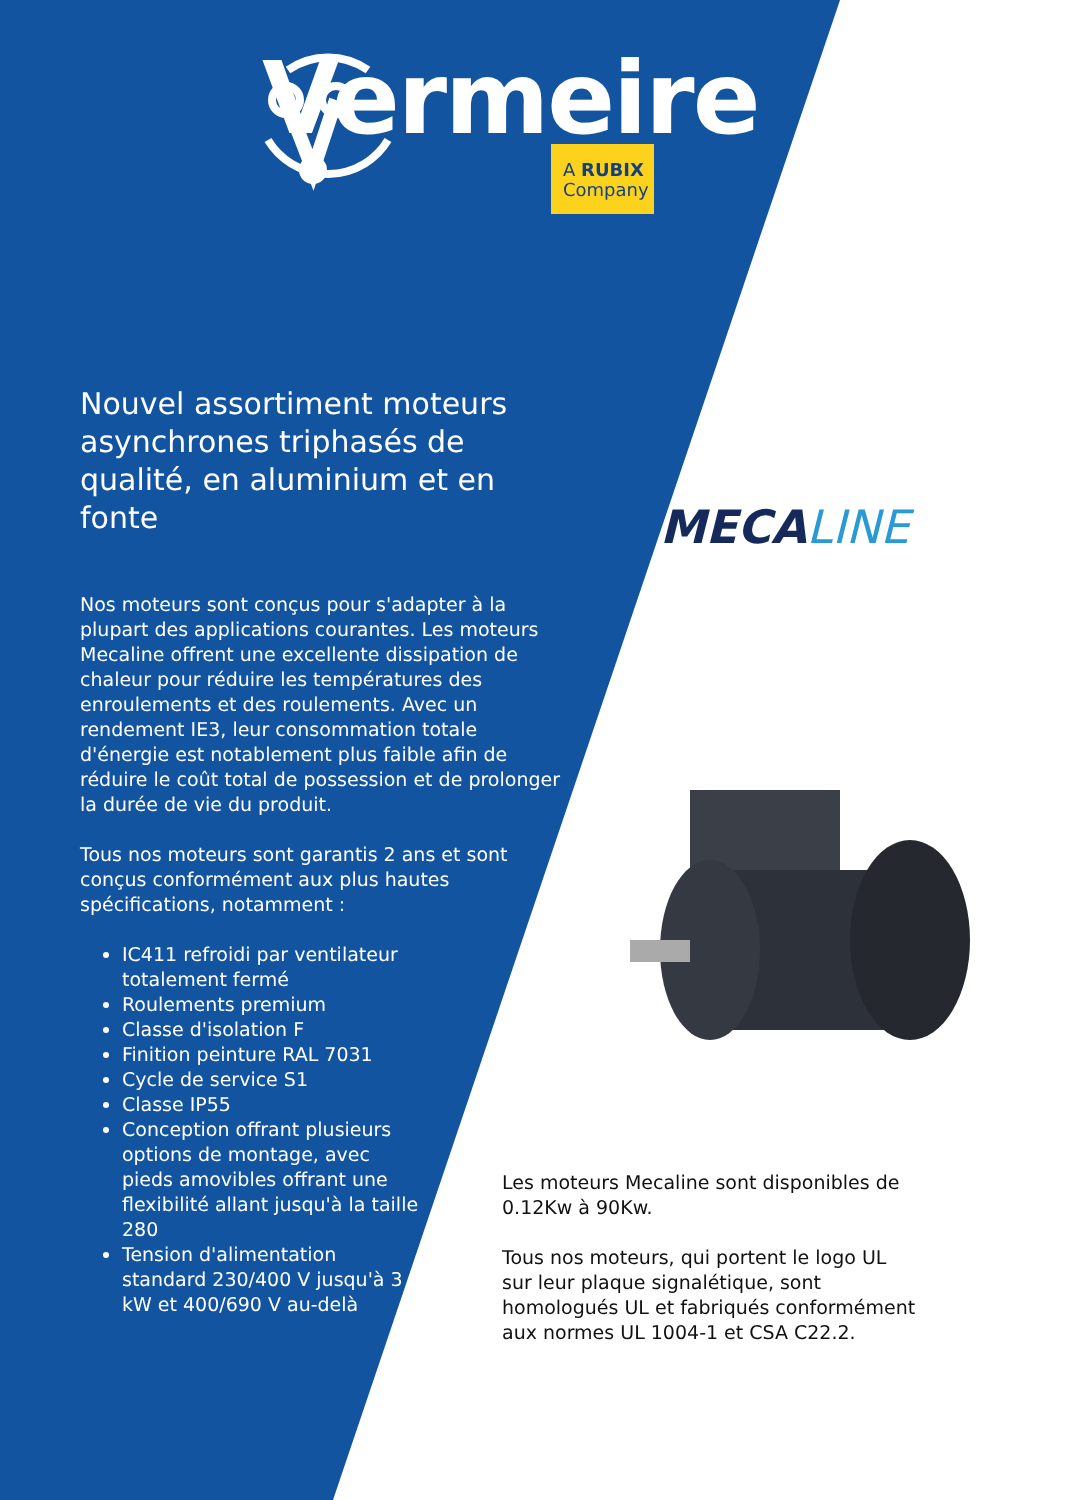Vermeire
A RUBIX
Company
Nouvel assortiment moteurs asynchrones triphasés de qualité, en aluminium et en fonte
Nos moteurs sont conçus pour s'adapter à la plupart des applications courantes. Les moteurs Mecaline offrent une excellente dissipation de chaleur pour réduire les températures des enroulements et des roulements. Avec un rendement IE3, leur consommation totale d'énergie est notablement plus faible afin de réduire le coût total de possession et de prolonger la durée de vie du produit.
Tous nos moteurs sont garantis 2 ans et sont conçus conformément aux plus hautes spécifications, notamment :
IC411 refroidi par ventilateur totalement fermé
Roulements premium
Classe d'isolation F
Finition peinture RAL 7031
Cycle de service S1
Classe IP55
Conception offrant plusieurs options de montage, avec pieds amovibles offrant une flexibilité allant jusqu'à la taille 280
Tension d'alimentation standard 230/400 V jusqu'à 3 kW et 400/690 V au-delà
MECALINE
Les moteurs Mecaline sont disponibles de 0.12Kw à 90Kw.
Tous nos moteurs, qui portent le logo UL sur leur plaque signalétique, sont homologués UL et fabriqués conformément aux normes UL 1004-1 et CSA C22.2.